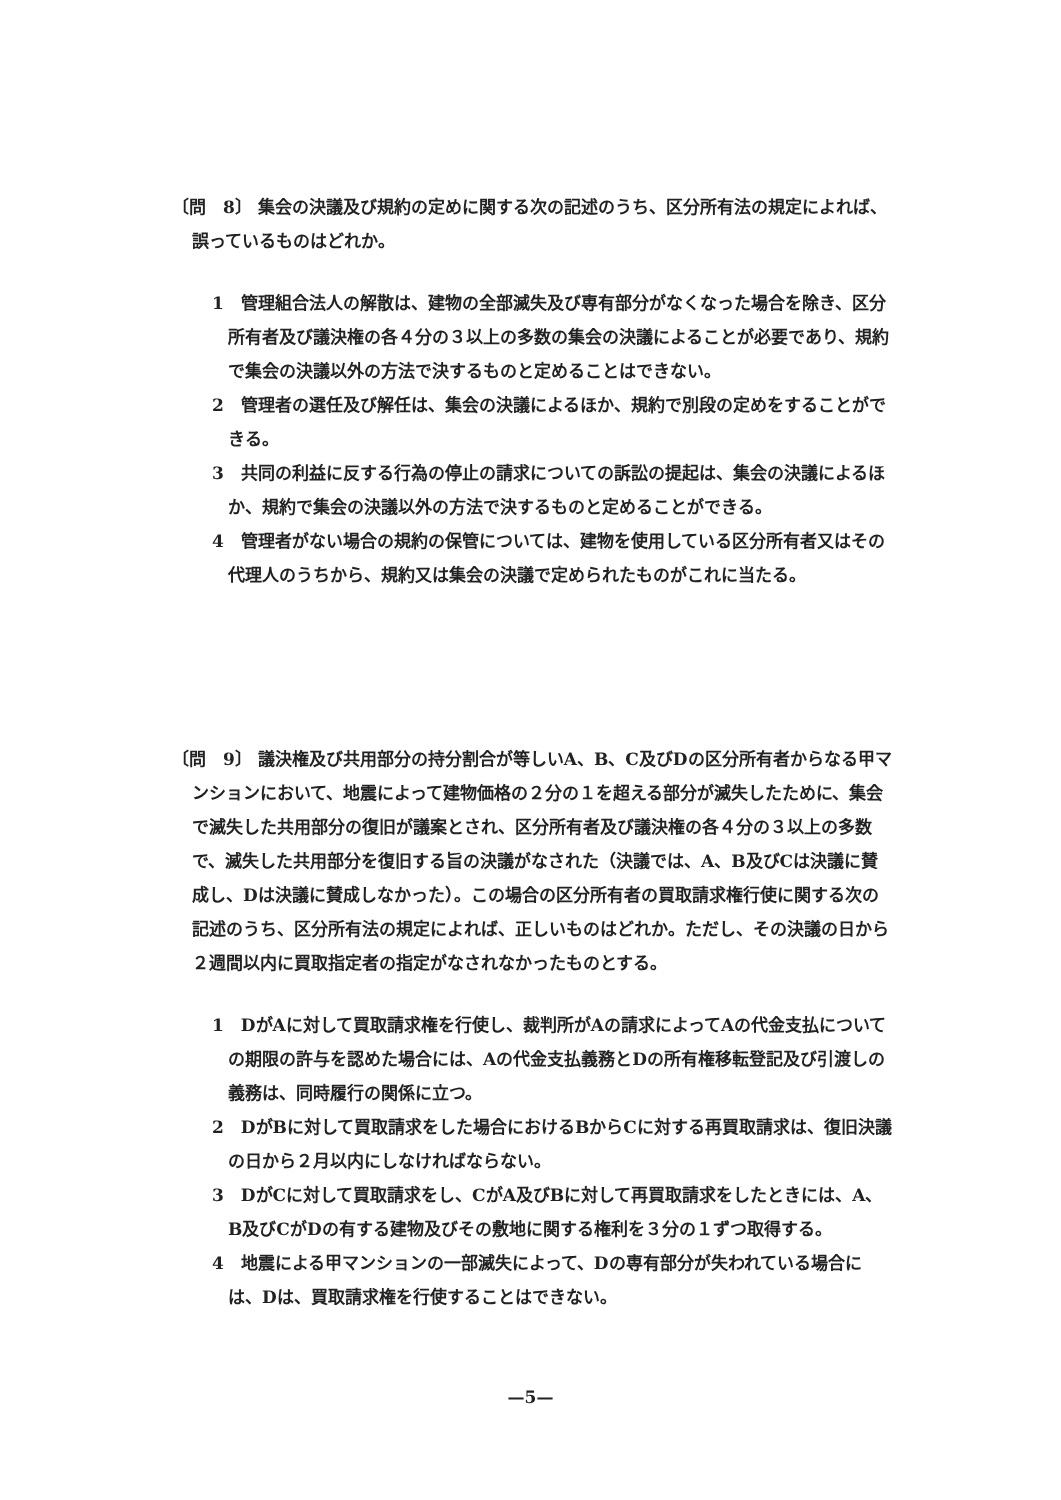〔問　8〕 集会の決議及び規約の定めに関する次の記述のうち、区分所有法の規定によれば、誤っているものはどれか。
1　管理組合法人の解散は、建物の全部滅失及び専有部分がなくなった場合を除き、区分所有者及び議決権の各４分の３以上の多数の集会の決議によることが必要であり、規約で集会の決議以外の方法で決するものと定めることはできない。
2　管理者の選任及び解任は、集会の決議によるほか、規約で別段の定めをすることができる。
3　共同の利益に反する行為の停止の請求についての訴訟の提起は、集会の決議によるほか、規約で集会の決議以外の方法で決するものと定めることができる。
4　管理者がない場合の規約の保管については、建物を使用している区分所有者又はその代理人のうちから、規約又は集会の決議で定められたものがこれに当たる。
〔問　9〕 議決権及び共用部分の持分割合が等しいA、B、C及びDの区分所有者からなる甲マンションにおいて、地震によって建物価格の２分の１を超える部分が滅失したために、集会で滅失した共用部分の復旧が議案とされ、区分所有者及び議決権の各４分の３以上の多数で、滅失した共用部分を復旧する旨の決議がなされた（決議では、A、B及びCは決議に賛成し、Dは決議に賛成しなかった）。この場合の区分所有者の買取請求権行使に関する次の記述のうち、区分所有法の規定によれば、正しいものはどれか。ただし、その決議の日から２週間以内に買取指定者の指定がなされなかったものとする。
1　DがAに対して買取請求権を行使し、裁判所がAの請求によってAの代金支払についての期限の許与を認めた場合には、Aの代金支払義務とDの所有権移転登記及び引渡しの義務は、同時履行の関係に立つ。
2　DがBに対して買取請求をした場合におけるBからCに対する再買取請求は、復旧決議の日から２月以内にしなければならない。
3　DがCに対して買取請求をし、CがA及びBに対して再買取請求をしたときには、A、B及びCがDの有する建物及びその敷地に関する権利を３分の１ずつ取得する。
4　地震による甲マンションの一部滅失によって、Dの専有部分が失われている場合には、Dは、買取請求権を行使することはできない。
—5—